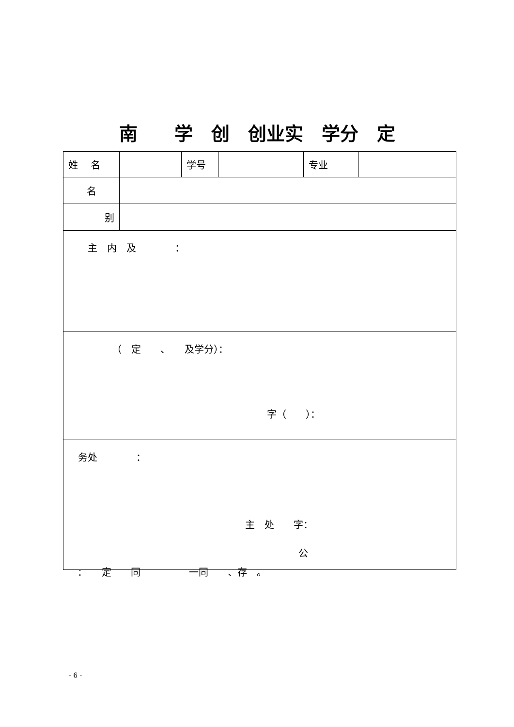南　　学　创　创业实　学分　定
| 姓 名 | | 学号 | | 专业 | |
| 名 | | | | | |
| 别 | | | | | |
| 主 内 及 ： | | | | | |
| （ 定 、 及学分）： 字（ ）： | | | | | |
| 务处 ： 主 处 字： 公 | | | | | |
：　　定　　同　　　　　一同　　、存　。
- 6 -